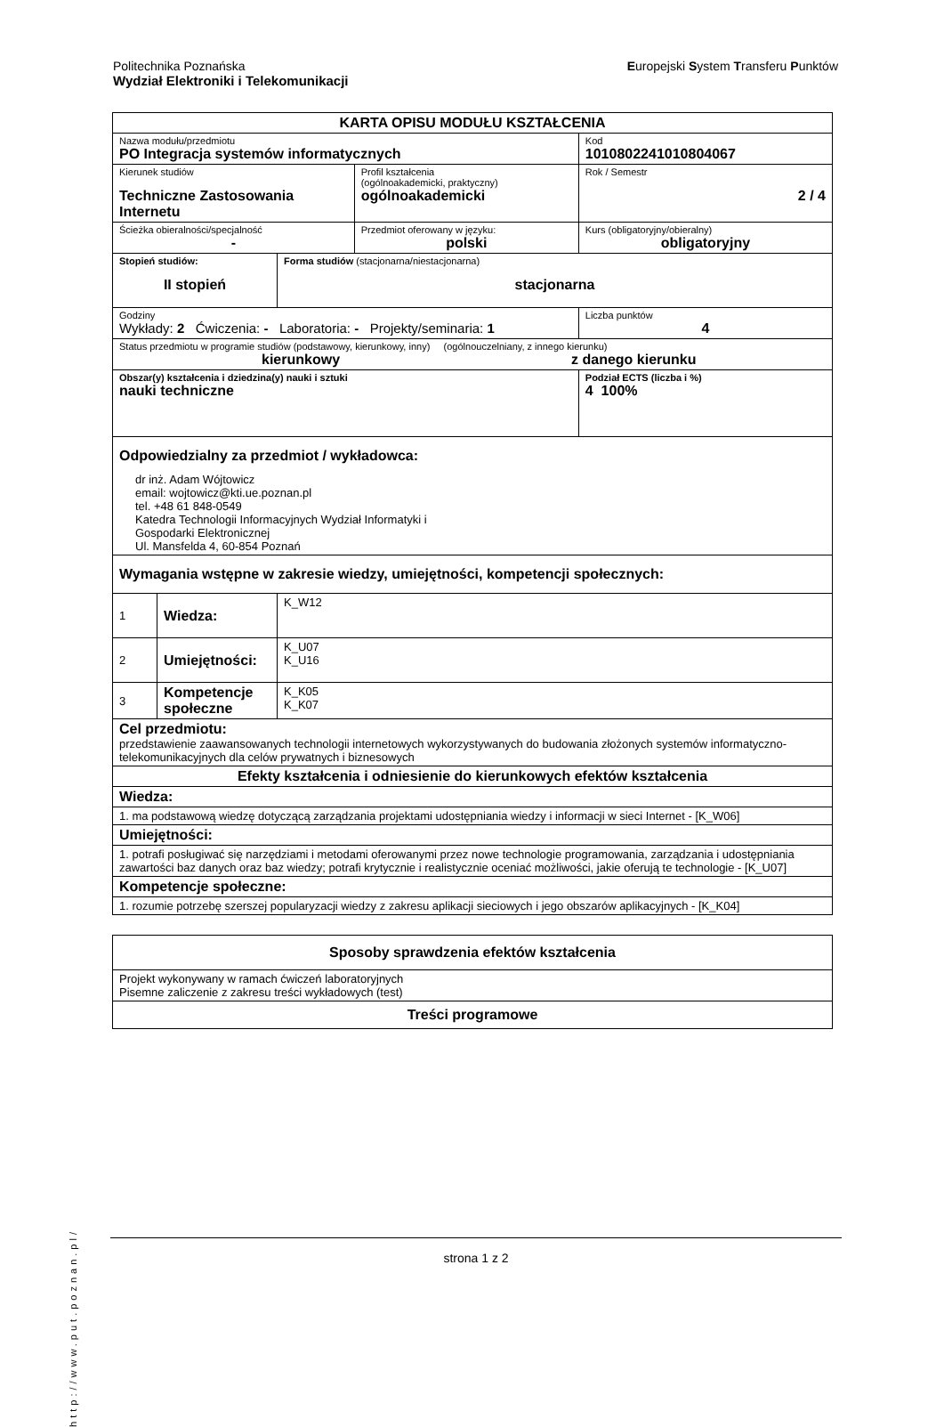Europejski System Transferu Punktów Politechnika Poznańska
Wydział Elektroniki i Telekomunikacji
| KARTA OPISU MODUŁU KSZTAŁCENIA | | | | |
| Nazwa modułu/przedmiotu PO Integracja systemów informatycznych | | | | Kod 1010802241010804067 |
| Kierunek studiów Techniczne Zastosowania Internetu | | | Profil kształcenia (ogólnoakademicki, praktyczny) ogólnoakademicki | Rok / Semestr 2 / 4 |
| Ścieżka obieralności/specjalność - | | | Przedmiot oferowany w języku: polski | Kurs (obligatoryjny/obieralny) obligatoryjny |
| Stopień studiów: II stopień | | Forma studiów (stacjonarna/niestacjonarna) stacjonarna | | |
| Godziny Wykłady: 2 Ćwiczenia: - Laboratoria: - Projekty/seminaria: 1 | | | | Liczba punktów 4 |
| Status przedmiotu w programie studiów (podstawowy, kierunkowy, inny) (ogólnouczelniany, z innego kierunku) kierunkowy z danego kierunku | | | | |
| Obszar(y) kształcenia i dziedzina(y) nauki i sztuki nauki techniczne | | | | Podział ECTS (liczba i %) 4 100% |
| Odpowiedzialny za przedmiot / wykładowca: dr inż. Adam Wójtowicz email: wojtowicz@kti.ue.poznan.pl tel. +48 61 848-0549 Katedra Technologii Informacyjnych Wydział Informatyki i Gospodarki Elektronicznej Ul. Mansfelda 4, 60-854 Poznań | | | | |
| Wymagania wstępne w zakresie wiedzy, umiejętności, kompetencji społecznych: | | | | |
| 1 | Wiedza: | K_W12 | | |
| 2 | Umiejętności: | K_U07 K_U16 | | |
| 3 | Kompetencje społeczne | K_K05 K_K07 | | |
| Cel przedmiotu: przedstawienie zaawansowanych technologii internetowych wykorzystywanych do budowania złożonych systemów informatyczno-telekomunikacyjnych dla celów prywatnych i biznesowych | | | | |
| Efekty kształcenia i odniesienie do kierunkowych efektów kształcenia | | | | |
| Wiedza: | | | | |
| 1. ma podstawową wiedzę dotyczącą zarządzania projektami udostępniania wiedzy i informacji w sieci Internet - [K_W06] | | | | |
| Umiejętności: | | | | |
| 1. potrafi posługiwać się narzędziami i metodami oferowanymi przez nowe technologie programowania, zarządzania i udostępniania zawartości baz danych oraz baz wiedzy; potrafi krytycznie i realistycznie oceniać możliwości, jakie oferują te technologie - [K_U07] | | | | |
| Kompetencje społeczne: | | | | |
| 1. rozumie potrzebę szerszej popularyzacji wiedzy z zakresu aplikacji sieciowych i jego obszarów aplikacyjnych - [K_K04] | | | | |
| Sposoby sprawdzenia efektów kształcenia |
| Projekt wykonywany w ramach ćwiczeń laboratoryjnych Pisemne zaliczenie z zakresu treści wykładowych (test) |
| Treści programowe |
http://www.put.poznan.pl/
strona 1 z 2